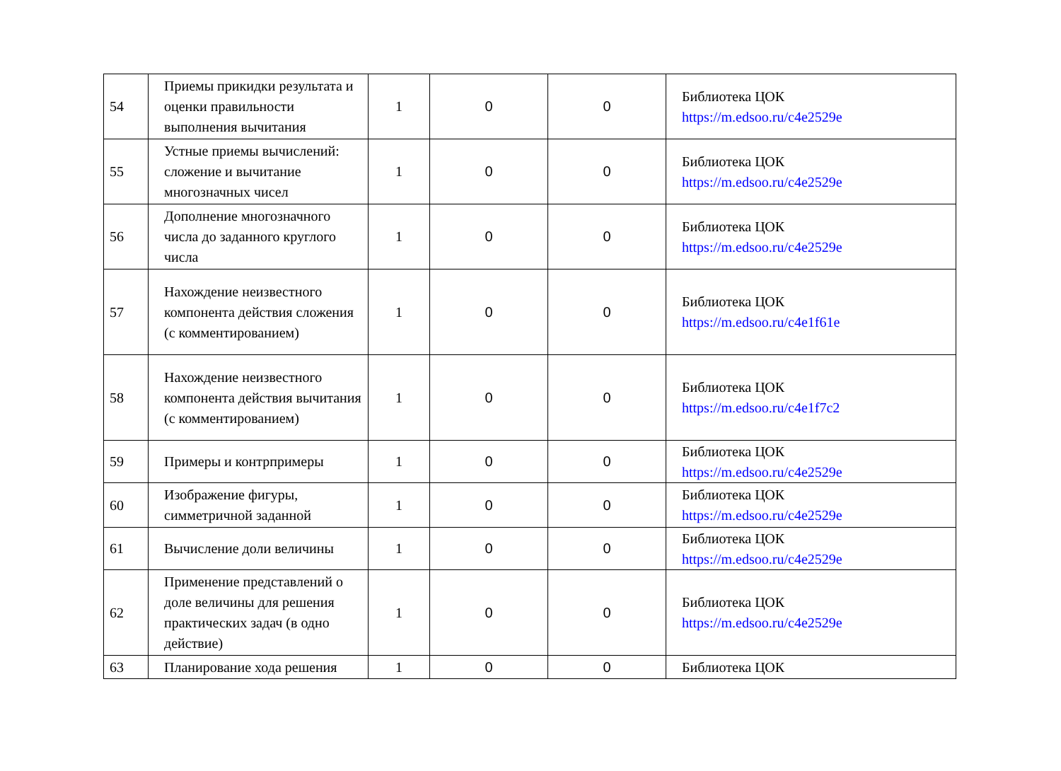| 54 | Приемы прикидки результата и оценки правильности выполнения вычитания | 1 | 0 | 0 | Библиотека ЦОК https://m.edsoo.ru/c4e2529e |
| 55 | Устные приемы вычислений: сложение и вычитание многозначных чисел | 1 | 0 | 0 | Библиотека ЦОК https://m.edsoo.ru/c4e2529e |
| 56 | Дополнение многозначного числа до заданного круглого числа | 1 | 0 | 0 | Библиотека ЦОК https://m.edsoo.ru/c4e2529e |
| 57 | Нахождение неизвестного компонента действия сложения (с комментированием) | 1 | 0 | 0 | Библиотека ЦОК https://m.edsoo.ru/c4e1f61e |
| 58 | Нахождение неизвестного компонента действия вычитания (с комментированием) | 1 | 0 | 0 | Библиотека ЦОК https://m.edsoo.ru/c4e1f7c2 |
| 59 | Примеры и контрпримеры | 1 | 0 | 0 | Библиотека ЦОК https://m.edsoo.ru/c4e2529e |
| 60 | Изображение фигуры, симметричной заданной | 1 | 0 | 0 | Библиотека ЦОК https://m.edsoo.ru/c4e2529e |
| 61 | Вычисление доли величины | 1 | 0 | 0 | Библиотека ЦОК https://m.edsoo.ru/c4e2529e |
| 62 | Применение представлений о доле величины для решения практических задач (в одно действие) | 1 | 0 | 0 | Библиотека ЦОК https://m.edsoo.ru/c4e2529e |
| 63 | Планирование хода решения | 1 | 0 | 0 | Библиотека ЦОК |